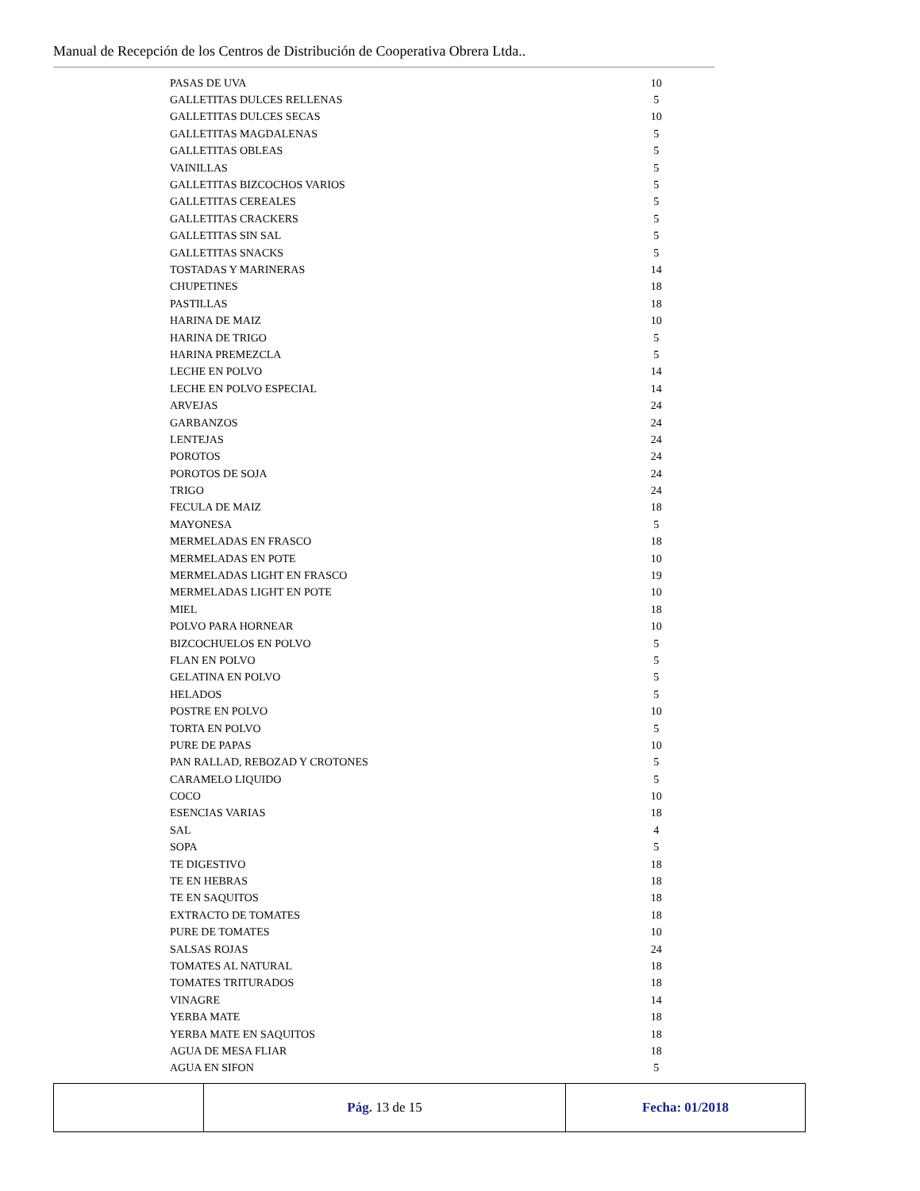Manual de Recepción de los Centros de Distribución de Cooperativa Obrera Ltda..
| PASAS DE UVA | 10 |
| GALLETITAS DULCES RELLENAS | 5 |
| GALLETITAS DULCES SECAS | 10 |
| GALLETITAS MAGDALENAS | 5 |
| GALLETITAS OBLEAS | 5 |
| VAINILLAS | 5 |
| GALLETITAS BIZCOCHOS VARIOS | 5 |
| GALLETITAS CEREALES | 5 |
| GALLETITAS CRACKERS | 5 |
| GALLETITAS SIN SAL | 5 |
| GALLETITAS SNACKS | 5 |
| TOSTADAS Y MARINERAS | 14 |
| CHUPETINES | 18 |
| PASTILLAS | 18 |
| HARINA DE MAIZ | 10 |
| HARINA DE TRIGO | 5 |
| HARINA PREMEZCLA | 5 |
| LECHE EN POLVO | 14 |
| LECHE EN POLVO ESPECIAL | 14 |
| ARVEJAS | 24 |
| GARBANZOS | 24 |
| LENTEJAS | 24 |
| POROTOS | 24 |
| POROTOS DE SOJA | 24 |
| TRIGO | 24 |
| FECULA DE MAIZ | 18 |
| MAYONESA | 5 |
| MERMELADAS EN FRASCO | 18 |
| MERMELADAS EN POTE | 10 |
| MERMELADAS LIGHT EN FRASCO | 19 |
| MERMELADAS LIGHT EN POTE | 10 |
| MIEL | 18 |
| POLVO PARA HORNEAR | 10 |
| BIZCOCHUELOS EN POLVO | 5 |
| FLAN EN POLVO | 5 |
| GELATINA EN POLVO | 5 |
| HELADOS | 5 |
| POSTRE EN POLVO | 10 |
| TORTA EN POLVO | 5 |
| PURE DE PAPAS | 10 |
| PAN RALLAD, REBOZAD Y CROTONES | 5 |
| CARAMELO LIQUIDO | 5 |
| COCO | 10 |
| ESENCIAS VARIAS | 18 |
| SAL | 4 |
| SOPA | 5 |
| TE DIGESTIVO | 18 |
| TE EN HEBRAS | 18 |
| TE EN SAQUITOS | 18 |
| EXTRACTO DE TOMATES | 18 |
| PURE DE TOMATES | 10 |
| SALSAS ROJAS | 24 |
| TOMATES AL NATURAL | 18 |
| TOMATES TRITURADOS | 18 |
| VINAGRE | 14 |
| YERBA MATE | 18 |
| YERBA MATE EN SAQUITOS | 18 |
| AGUA DE MESA FLIAR | 18 |
| AGUA EN SIFON | 5 |
| | Pág. 13 de 15 | Fecha: 01/2018 |